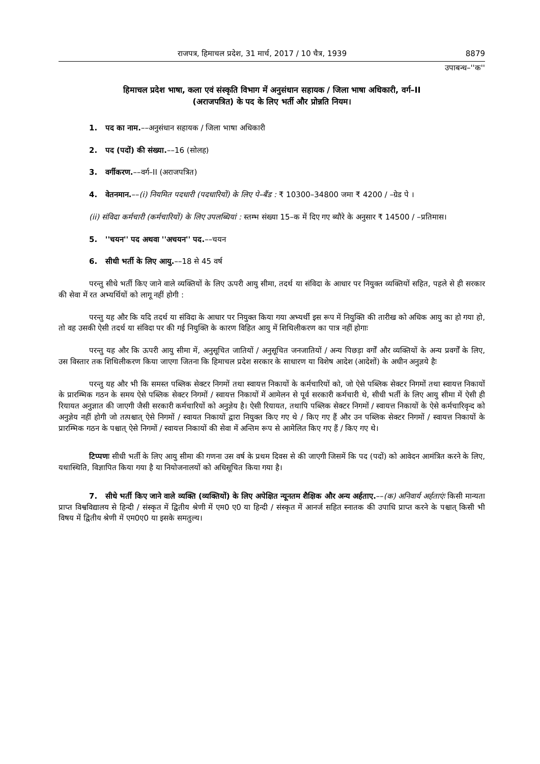राजपत्र, हिमाचल प्रदेश, 31 मार्च, 2017 / 10 चैत्र, 1939 8879
उपाबन्ध–''क''
हिमाचल प्रदेश भाषा, कला एवं संस्कृति विभाग में अनुसंधान सहायक / जिला भाषा अधिकारी, वर्ग–II
(अराजपत्रित) के पद के लिए भर्ती और प्रोन्नति नियम।
1. पद का नाम.––अनुसंधान सहायक / जिला भाषा अधिकारी
2. पद (पदों) की संख्या.––16 (सोलह)
3. वर्गीकरण.––वर्ग–II (अराजपत्रित)
4. वेतनमान.––(i) नियमित पदधारी (पदधारियों) के लिए पे–बैंड : ₹ 10300–34800 जमा ₹ 4200 / –ग्रेड पे ।
(ii) संविदा कर्मचारी (कर्मचारियों) के लिए उपलब्धियां : स्तम्भ संख्या 15–क में दिए गए ब्यौरे के अनुसार ₹ 14500 / –प्रतिमास।
5. ''चयन'' पद अथवा ''अचयन'' पद.––चयन
6. सीधी भर्ती के लिए आयु.––18 से 45 वर्ष
परन्तु सीधे भर्ती किए जाने वाले व्यक्तियों के लिए ऊपरी आयु सीमा, तदर्थ या संविदा के आधार पर नियुक्त व्यक्तियों सहित, पहले से ही सरकार की सेवा में रत अभ्यर्थियों को लागू नहीं होगी :
परन्तु यह और कि यदि तदर्थ या संविदा के आधार पर नियुक्त किया गया अभ्यर्थी इस रूप में नियुक्ति की तारीख को अधिक आयु का हो गया हो, तो वह उसकी ऐसी तदर्थ या संविदा पर की गई नियुक्ति के कारण विहित आयु में शिथिलीकरण का पात्र नहीं होगाः
परन्तु यह और कि ऊपरी आयु सीमा में, अनुसूचित जातियों / अनुसूचित जनजातियों / अन्य पिछड़ा वर्गों और व्यक्तियों के अन्य प्रवर्गों के लिए, उस विस्तार तक शिथिलीकरण किया जाएगा जितना कि हिमाचल प्रदेश सरकार के साधारण या विशेष आदेश (आदेशों) के अधीन अनुज्ञये हैः
परन्तु यह और भी कि समस्त पब्लिक सेक्टर निगमों तथा स्वायत्त निकायों के कर्मचारियों को, जो ऐसे पब्लिक सेक्टर निगमों तथा स्वायत्त निकायों के प्रारम्भिक गठन के समय ऐसे पब्लिक सेक्टर निगमों / स्वायत्त निकायों में आमेलन से पूर्व सरकारी कर्मचारी थे, सीधी भर्ती के लिए आयु सीमा में ऐसी ही रियायत अनुज्ञात की जाएगी जैसी सरकारी कर्मचारियों को अनुज्ञेय है। ऐसी रियायत, तथापि पब्लिक सेक्टर निगमों / स्वायत्त निकायों के ऐसे कर्मचारिवृन्द को अनुज्ञेय नहीं होगी जो तत्पश्चात् ऐसे निगमों / स्वायत निकायों द्वारा नियुक्त किए गए थे / किए गए हैं और उन पब्लिक सेक्टर निगमों / स्वायत्त निकायों के प्रारम्भिक गठन के पश्चात् ऐसे निगमों / स्वायत्त निकायों की सेवा में अन्तिम रूप से आमेलित किए गए हैं / किए गए थे।
टिप्पणः सीधी भर्ती के लिए आयु सीमा की गणना उस वर्ष के प्रथम दिवस से की जाएगी जिसमें कि पद (पदों) को आवेदन आमंत्रित करने के लिए, यथास्थिति, विज्ञापित किया गया है या नियोजनालयों को अधिसूचित किया गया है।
7. सीधे भर्ती किए जाने वाले व्यक्ति (व्यक्तियों) के लिए अपेक्षित न्यूनतम शैक्षिक और अन्य अर्हताए.––(क) अनिवार्य अर्हताएंः किसी मान्यता प्राप्त विश्वविद्यालय से हिन्दी / संस्कृत में द्वितीय श्रेणी में एम0 ए0 या हिन्दी / संस्कृत में आनर्ज सहित स्नातक की उपाधि प्राप्त करने के पश्चात् किसी भी विषय में द्वितीय श्रेणी में एम0ए0 या इसके समतुल्य।